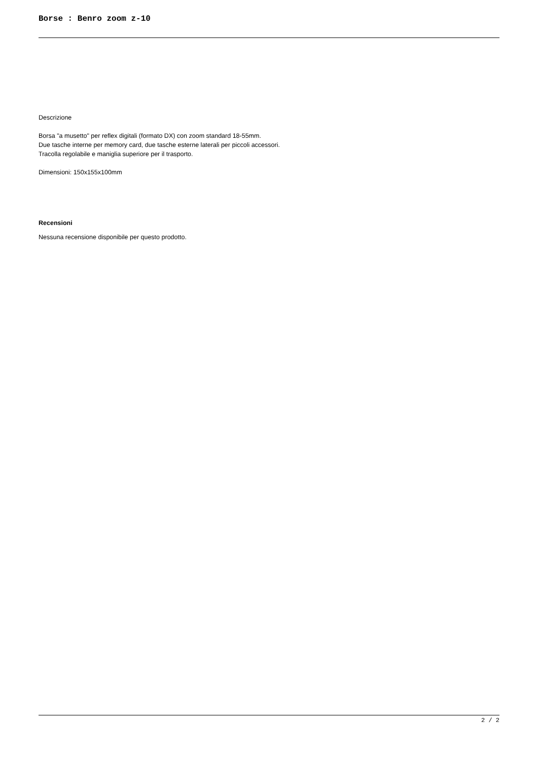Borse : Benro zoom z-10
Descrizione
Borsa "a musetto" per reflex digitali (formato DX) con zoom standard 18-55mm.
Due tasche interne per memory card, due tasche esterne laterali per piccoli accessori.
Tracolla regolabile e maniglia superiore per il trasporto.
Dimensioni: 150x155x100mm
Recensioni
Nessuna recensione disponibile per questo prodotto.
2 / 2